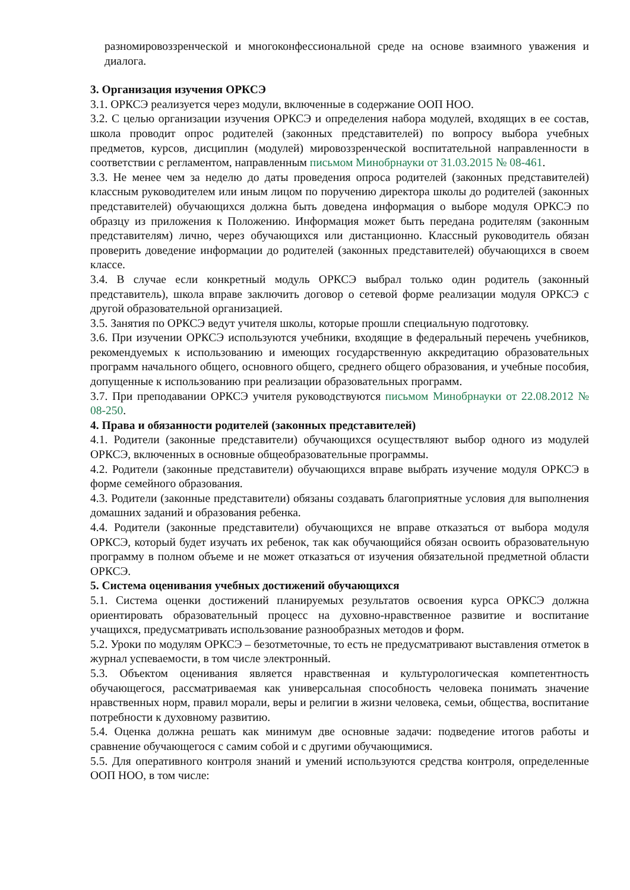разномировоззренческой и многоконфессиональной среде на основе взаимного уважения и диалога.
3. Организация изучения ОРКСЭ
3.1. ОРКСЭ реализуется через модули, включенные в содержание ООП НОО.
3.2. С целью организации изучения ОРКСЭ и определения набора модулей, входящих в ее состав, школа проводит опрос родителей (законных представителей) по вопросу выбора учебных предметов, курсов, дисциплин (модулей) мировоззренческой воспитательной направленности в соответствии с регламентом, направленным письмом Минобрнауки от 31.03.2015 № 08-461.
3.3. Не менее чем за неделю до даты проведения опроса родителей (законных представителей) классным руководителем или иным лицом по поручению директора школы до родителей (законных представителей) обучающихся должна быть доведена информация о выборе модуля ОРКСЭ по образцу из приложения к Положению. Информация может быть передана родителям (законным представителям) лично, через обучающихся или дистанционно. Классный руководитель обязан проверить доведение информации до родителей (законных представителей) обучающихся в своем классе.
3.4. В случае если конкретный модуль ОРКСЭ выбрал только один родитель (законный представитель), школа вправе заключить договор о сетевой форме реализации модуля ОРКСЭ с другой образовательной организацией.
3.5. Занятия по ОРКСЭ ведут учителя школы, которые прошли специальную подготовку.
3.6. При изучении ОРКСЭ используются учебники, входящие в федеральный перечень учебников, рекомендуемых к использованию и имеющих государственную аккредитацию образовательных программ начального общего, основного общего, среднего общего образования, и учебные пособия, допущенные к использованию при реализации образовательных программ.
3.7. При преподавании ОРКСЭ учителя руководствуются письмом Минобрнауки от 22.08.2012 № 08-250.
4. Права и обязанности родителей (законных представителей)
4.1. Родители (законные представители) обучающихся осуществляют выбор одного из модулей ОРКСЭ, включенных в основные общеобразовательные программы.
4.2. Родители (законные представители) обучающихся вправе выбрать изучение модуля ОРКСЭ в форме семейного образования.
4.3. Родители (законные представители) обязаны создавать благоприятные условия для выполнения домашних заданий и образования ребенка.
4.4. Родители (законные представители) обучающихся не вправе отказаться от выбора модуля ОРКСЭ, который будет изучать их ребенок, так как обучающийся обязан освоить образовательную программу в полном объеме и не может отказаться от изучения обязательной предметной области ОРКСЭ.
5. Система оценивания учебных достижений обучающихся
5.1. Система оценки достижений планируемых результатов освоения курса ОРКСЭ должна ориентировать образовательный процесс на духовно-нравственное развитие и воспитание учащихся, предусматривать использование разнообразных методов и форм.
5.2. Уроки по модулям ОРКСЭ – безотметочные, то есть не предусматривают выставления отметок в журнал успеваемости, в том числе электронный.
5.3. Объектом оценивания является нравственная и культурологическая компетентность обучающегося, рассматриваемая как универсальная способность человека понимать значение нравственных норм, правил морали, веры и религии в жизни человека, семьи, общества, воспитание потребности к духовному развитию.
5.4. Оценка должна решать как минимум две основные задачи: подведение итогов работы и сравнение обучающегося с самим собой и с другими обучающимися.
5.5. Для оперативного контроля знаний и умений используются средства контроля, определенные ООП НОО, в том числе: